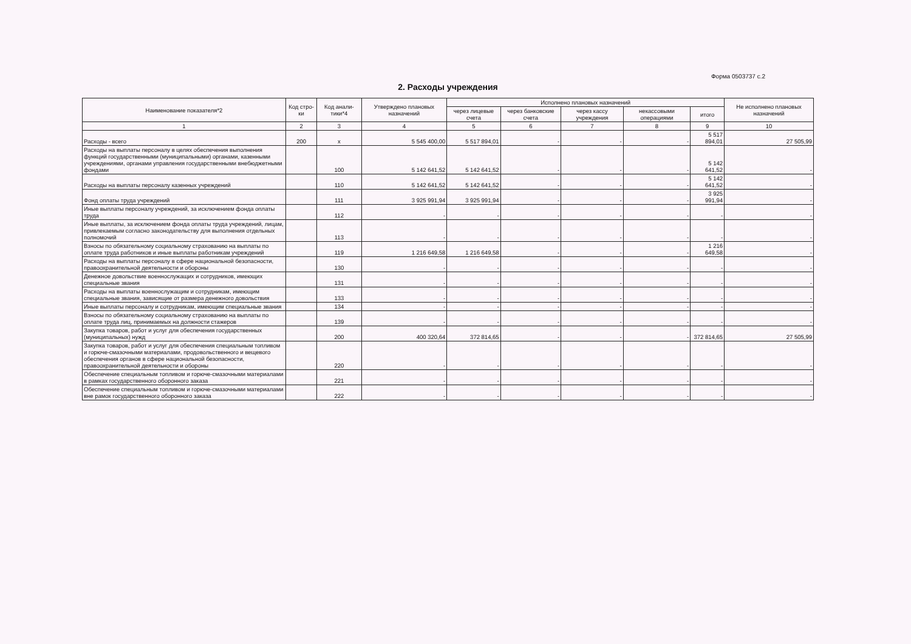Форма 0503737 с.2
2. Расходы учреждения
| Наименование показателя*2 | Код стро-ки | Код анали-тики*4 | Утверждено плановых назначений | Исполнено плановых назначений | | | | | Не исполнено плановых назначений |
| --- | --- | --- | --- | --- | --- | --- | --- | --- | --- |
| | | | | через лицевые счета | через банковские счета | через кассу учреждения | некассовыми операциями | итого | |
| 1 | 2 | 3 | 4 | 5 | 6 | 7 | 8 | 9 | 10 |
| Расходы - всего | 200 | х | 5 545 400,00 | 5 517 894,01 | - | - | - | 5 517 894,01 | 27 505,99 |
| Расходы на выплаты персоналу в целях обеспечения выполнения функций государственными (муниципальными) органами, казенными учреждениями, органами управления государственными внебюджетными фондами | | 100 | 5 142 641,52 | 5 142 641,52 | - | - | - | 5 142 641,52 | - |
| Расходы на выплаты персоналу казенных учреждений | | 110 | 5 142 641,52 | 5 142 641,52 | - | - | - | 5 142 641,52 | - |
| Фонд оплаты труда учреждений | | 111 | 3 925 991,94 | 3 925 991,94 | - | - | - | 3 925 991,94 | - |
| Иные выплаты персоналу учреждений, за исключением фонда оплаты труда | | 112 | - | - | - | - | - | - | - |
| Иные выплаты, за исключением фонда оплаты труда учреждений, лицам, привлекаемым согласно законодательству для выполнения отдельных полномочий | | 113 | - | - | - | - | - | - | - |
| Взносы по обязательному социальному страхованию на выплаты по оплате труда работников и иные выплаты работникам учреждений | | 119 | 1 216 649,58 | 1 216 649,58 | - | - | - | 1 216 649,58 | - |
| Расходы на выплаты персоналу в сфере национальной безопасности, правоохранительной деятельности и обороны | | 130 | - | - | - | - | - | - | - |
| Денежное довольствие военнослужащих и сотрудников, имеющих специальные звания | | 131 | - | - | - | - | - | - | - |
| Расходы на выплаты военнослужащим и сотрудникам, имеющим специальные звания, зависящие от размера денежного довольствия | | 133 | - | - | - | - | - | - | - |
| Иные выплаты персоналу и сотрудникам, имеющим специальные звания | | 134 | - | - | - | - | - | - | - |
| Взносы по обязательному социальному страхованию на выплаты по оплате труда лиц, принимаемых на должности стажеров | | 139 | - | - | - | - | - | - | - |
| Закупка товаров, работ и услуг для обеспечения государственных (муниципальных) нужд | | 200 | 400 320,64 | 372 814,65 | - | - | - | 372 814,65 | 27 505,99 |
| Закупка товаров, работ и услуг для обеспечения специальным топливом и горюче-смазочными материалами, продовольственного и вещевого обеспечения органов в сфере национальной безопасности, правоохранительной деятельности и обороны | | 220 | - | - | - | - | - | - | - |
| Обеспечение специальным топливом и горюче-смазочными материалами в рамках государственного оборонного заказа | | 221 | - | - | - | - | - | - | - |
| Обеспечение специальным топливом и горюче-смазочными материалами вне рамок государственного оборонного заказа | | 222 | - | - | - | - | - | - | - |